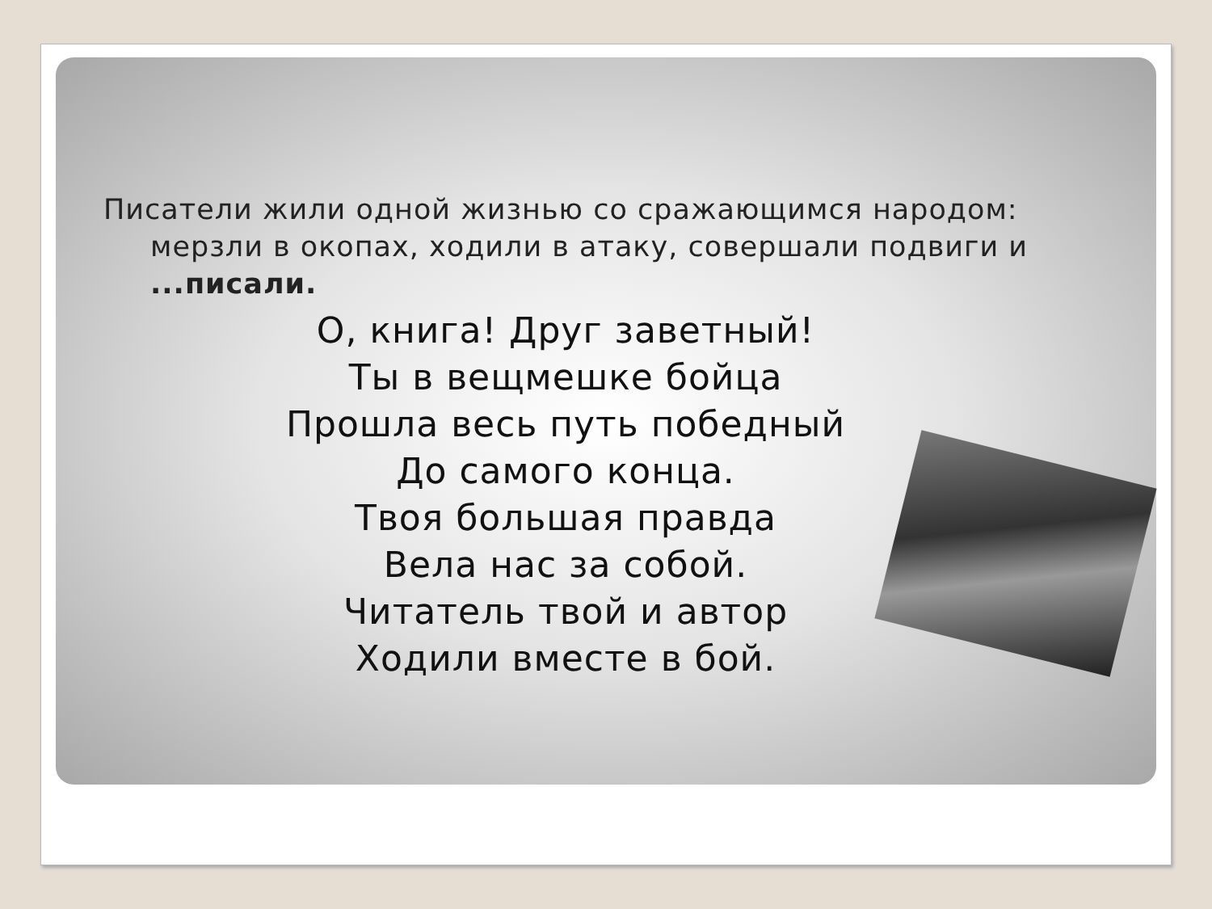Писатели жили одной жизнью со сражающимся народом: мерзли в окопах, ходили в атаку, совершали подвиги и ...писали.
О, книга! Друг заветный!
Ты в вещмешке бойца
Прошла весь путь победный
До самого конца.
Твоя большая правда
Вела нас за собой.
Читатель твой и автор
Ходили вместе в бой.